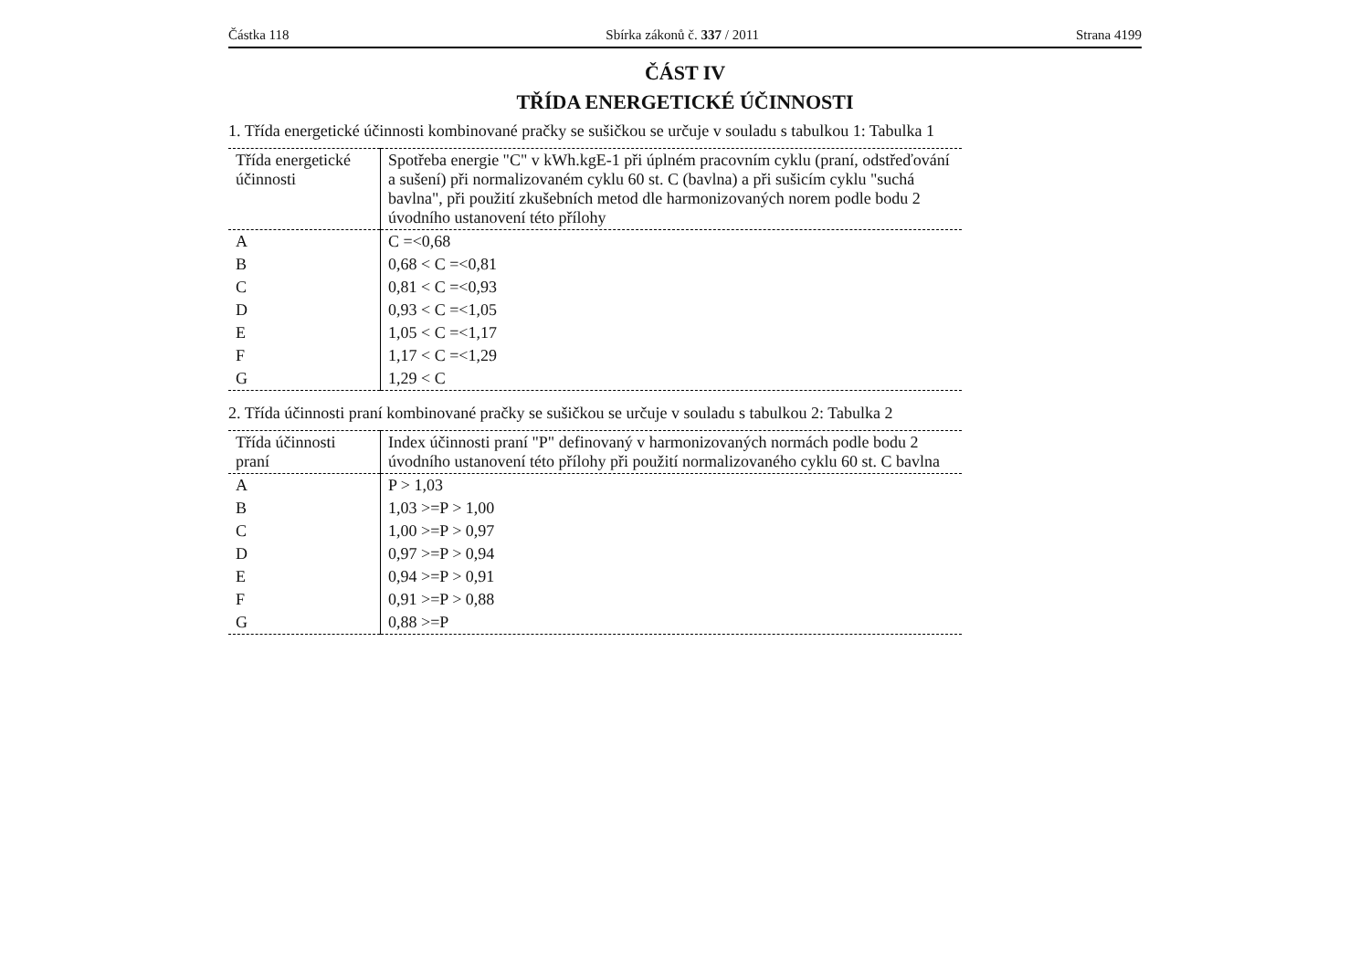Částka 118 Sbírka zákonů č. 337 / 2011 Strana 4199
ČÁST IV
TŘÍDA ENERGETICKÉ ÚČINNOSTI
1. Třída energetické účinnosti kombinované pračky se sušičkou se určuje v souladu s tabulkou 1: Tabulka 1
| Třída energetické účinnosti | Spotřeba energie "C" v kWh.kgE-1 při úplném pracovním cyklu (praní, odstřeďování a sušení) při normalizovaném cyklu 60 st. C (bavlna) a při sušicím cyklu "suchá bavlna", při použití zkušebních metod dle harmonizovaných norem podle bodu 2 úvodního ustanovení této přílohy |
| --- | --- |
| A | C =<0,68 |
| B | 0,68 < C =<0,81 |
| C | 0,81 < C =<0,93 |
| D | 0,93 < C =<1,05 |
| E | 1,05 < C =<1,17 |
| F | 1,17 < C =<1,29 |
| G | 1,29 < C |
2. Třída účinnosti praní kombinované pračky se sušičkou se určuje v souladu s tabulkou 2: Tabulka 2
| Třída účinnosti praní | Index účinnosti praní "P" definovaný v harmonizovaných normách podle bodu 2 úvodního ustanovení této přílohy při použití normalizovaného cyklu 60 st. C bavlna |
| --- | --- |
| A | P > 1,03 |
| B | 1,03 >=P > 1,00 |
| C | 1,00 >=P > 0,97 |
| D | 0,97 >=P > 0,94 |
| E | 0,94 >=P > 0,91 |
| F | 0,91 >=P > 0,88 |
| G | 0,88 >=P |